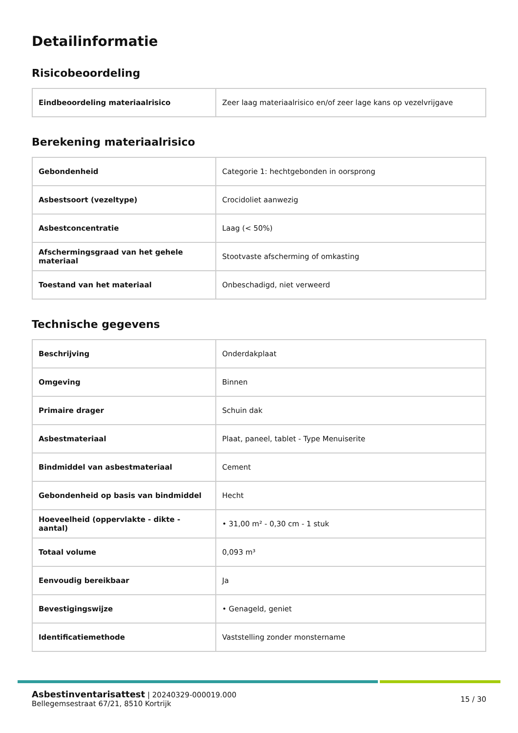Detailinformatie
Risicobeoordeling
| Eindbeoordeling materiaalrisico | Zeer laag materiaalrisico en/of zeer lage kans op vezelvrijgave |
Berekening materiaalrisico
| Gebondenheid | Categorie 1: hechtgebonden in oorsprong |
| Asbestsoort (vezeltype) | Crocidoliet aanwezig |
| Asbestconcentratie | Laag (< 50%) |
| Afschermingsgraad van het gehele materiaal | Stootvaste afscherming of omkasting |
| Toestand van het materiaal | Onbeschadigd, niet verweerd |
Technische gegevens
| Beschrijving | Onderdakplaat |
| Omgeving | Binnen |
| Primaire drager | Schuin dak |
| Asbestmateriaal | Plaat, paneel, tablet - Type Menuiserite |
| Bindmiddel van asbestmateriaal | Cement |
| Gebondenheid op basis van bindmiddel | Hecht |
| Hoeveelheid (oppervlakte - dikte - aantal) | • 31,00 m² - 0,30 cm - 1 stuk |
| Totaal volume | 0,093 m³ |
| Eenvoudig bereikbaar | Ja |
| Bevestigingswijze | • Genageld, geniet |
| Identificatiemethode | Vaststelling zonder monstername |
Asbestinventarisattest | 20240329-000019.000
Bellegemsestraat 67/21, 8510 Kortrijk
15 / 30